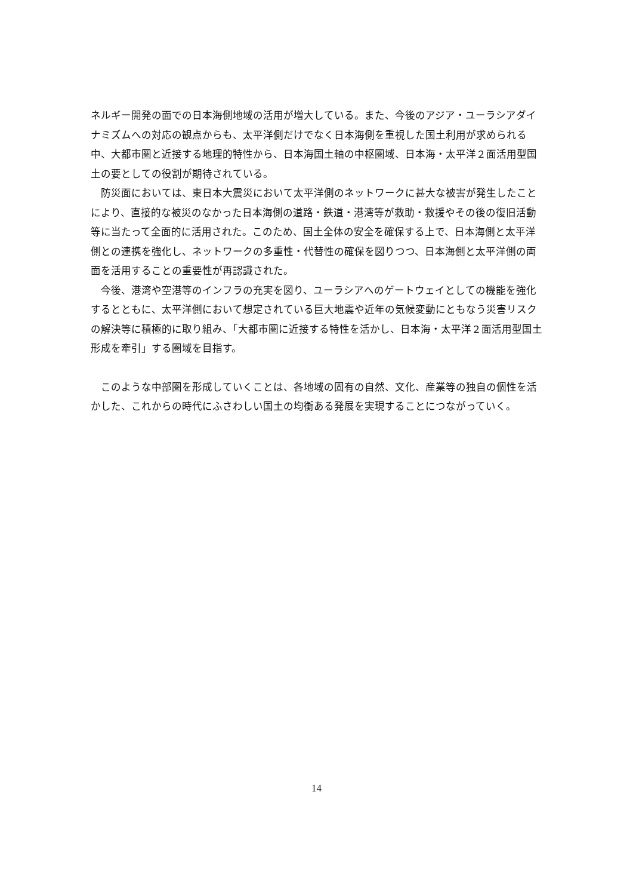ネルギー開発の面での日本海側地域の活用が増大している。また、今後のアジア・ユーラシアダイナミズムへの対応の観点からも、太平洋側だけでなく日本海側を重視した国土利用が求められる中、大都市圏と近接する地理的特性から、日本海国土軸の中枢圏域、日本海・太平洋２面活用型国土の要としての役割が期待されている。
　防災面においては、東日本大震災において太平洋側のネットワークに甚大な被害が発生したことにより、直接的な被災のなかった日本海側の道路・鉄道・港湾等が救助・救援やその後の復旧活動等に当たって全面的に活用された。このため、国土全体の安全を確保する上で、日本海側と太平洋側との連携を強化し、ネットワークの多重性・代替性の確保を図りつつ、日本海側と太平洋側の両面を活用することの重要性が再認識された。
　今後、港湾や空港等のインフラの充実を図り、ユーラシアへのゲートウェイとしての機能を強化するとともに、太平洋側において想定されている巨大地震や近年の気候変動にともなう災害リスクの解決等に積極的に取り組み、「大都市圏に近接する特性を活かし、日本海・太平洋２面活用型国土形成を牽引」する圏域を目指す。
　このような中部圏を形成していくことは、各地域の固有の自然、文化、産業等の独自の個性を活かした、これからの時代にふさわしい国土の均衡ある発展を実現することにつながっていく。
14